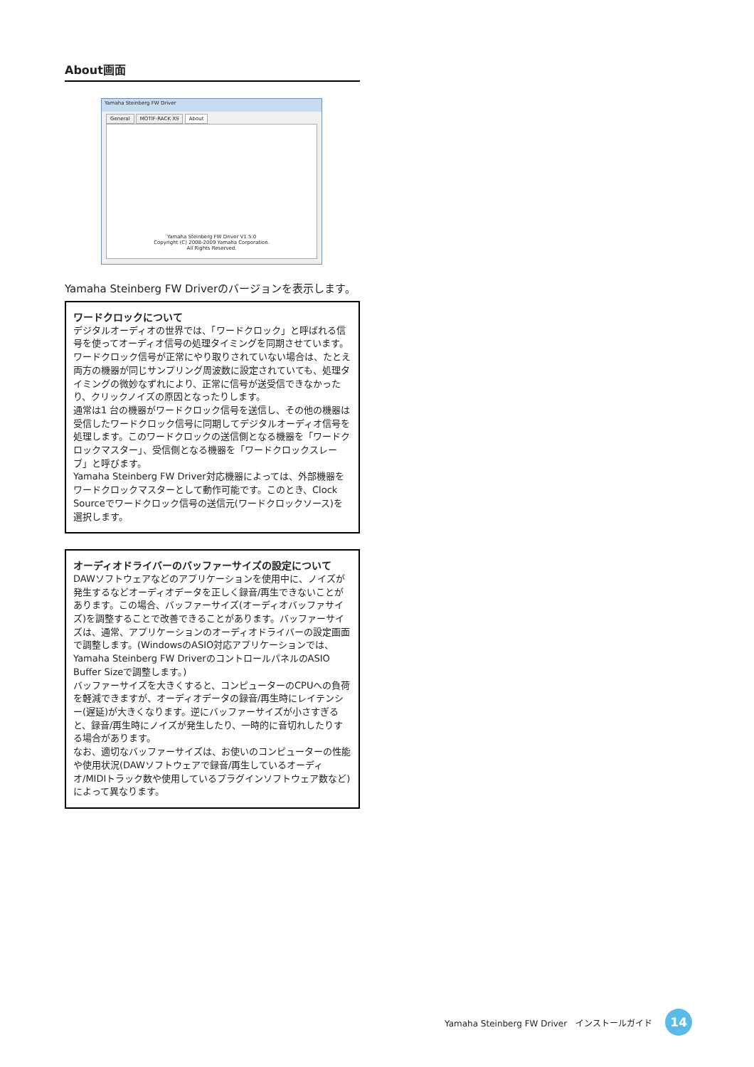About画面
Yamaha Steinberg FW Driver
General MOTIF-RACK XS About
Yamaha Steinberg FW Driver V1.5.0
Copyright (C) 2008-2009 Yamaha Corporation.
All Rights Reserved.
Yamaha Steinberg FW Driverのバージョンを表示します。
ワードクロックについて
デジタルオーディオの世界では、「ワードクロック」と呼ばれる信号を使ってオーディオ信号の処理タイミングを同期させています。ワードクロック信号が正常にやり取りされていない場合は、たとえ両方の機器が同じサンプリング周波数に設定されていても、処理タイミングの微妙なずれにより、正常に信号が送受信できなかったり、クリックノイズの原因となったりします。
通常は1 台の機器がワードクロック信号を送信し、その他の機器は受信したワードクロック信号に同期してデジタルオーディオ信号を処理します。このワードクロックの送信側となる機器を「ワードクロックマスター」、受信側となる機器を「ワードクロックスレーブ」と呼びます。
Yamaha Steinberg FW Driver対応機器によっては、外部機器をワードクロックマスターとして動作可能です。このとき、Clock Sourceでワードクロック信号の送信元(ワードクロックソース)を選択します。
オーディオドライバーのバッファーサイズの設定について
DAWソフトウェアなどのアプリケーションを使用中に、ノイズが発生するなどオーディオデータを正しく録音/再生できないことがあります。この場合、バッファーサイズ(オーディオバッファサイズ)を調整することで改善できることがあります。バッファーサイズは、通常、アプリケーションのオーディオドライバーの設定画面で調整します。(WindowsのASIO対応アプリケーションでは、Yamaha Steinberg FW DriverのコントロールパネルのASIO Buffer Sizeで調整します。)
バッファーサイズを大きくすると、コンピューターのCPUへの負荷を軽減できますが、オーディオデータの録音/再生時にレイテンシー(遅延)が大きくなります。逆にバッファーサイズが小さすぎると、録音/再生時にノイズが発生したり、一時的に音切れしたりする場合があります。
なお、適切なバッファーサイズは、お使いのコンピューターの性能や使用状況(DAWソフトウェアで録音/再生しているオーディオ/MIDIトラック数や使用しているプラグインソフトウェア数など)によって異なります。
Yamaha Steinberg FW Driver　インストールガイド
14